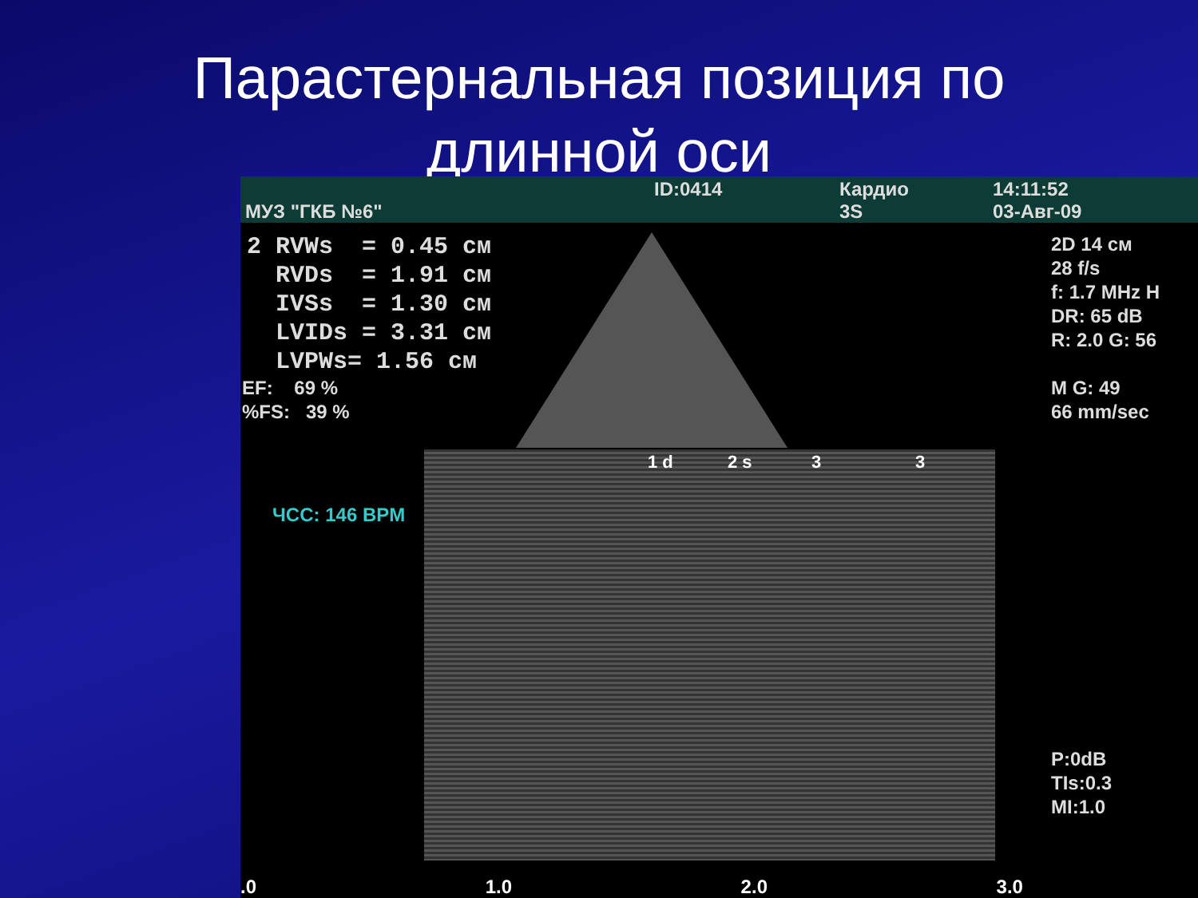Парастернальная позиция по
длинной оси
МУЗ "ГКБ №6" ID:0414 Кардио
3S
14:11:52
03-Авг-09
2 RVWs = 0.45 см RVDs = 1.91 см IVSs = 1.30 см LVIDs = 3.31 см LVPWs= 1.56 см
EF: 69 % %FS: 39 %
ЧСС: 146 BPM
1 d 2 s 3 3
2D 14 см
28 f/s
f: 1.7 MHz H
DR: 65 dB
R: 2.0 G: 56
M G: 49
66 mm/sec
P:0dB
TIs:0.3
MI:1.0
.0 1.0 2.0 3.0